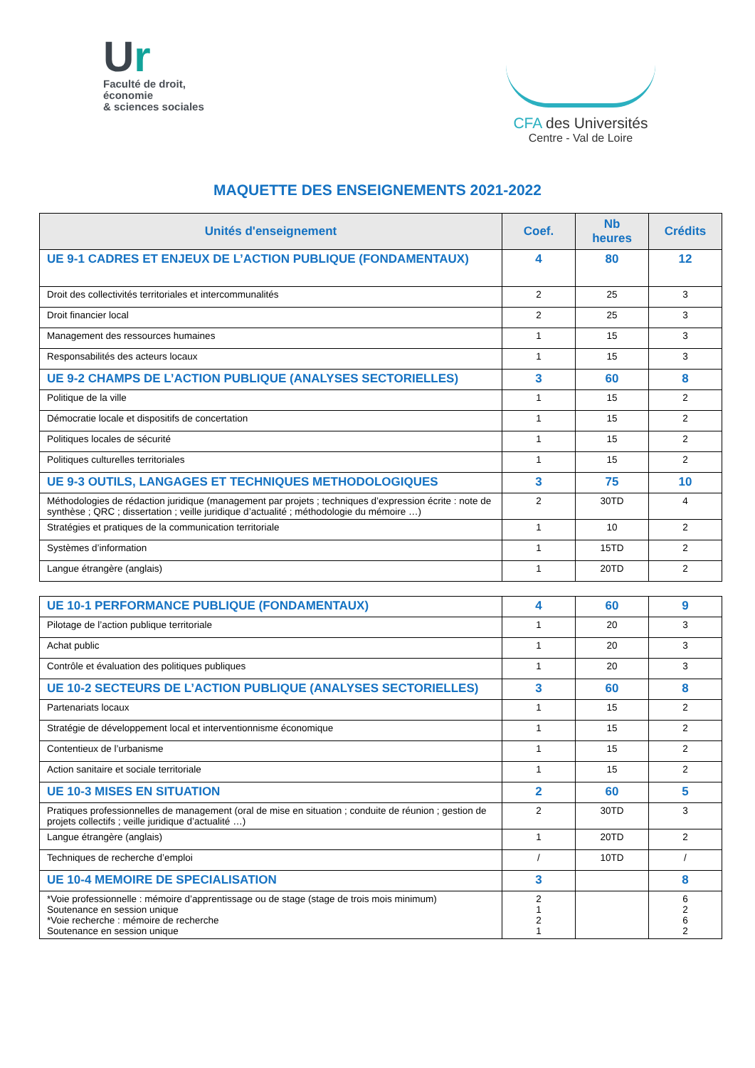Ur
Faculté de droit,
économie
& sciences sociales
CFA des Universités
Centre - Val de Loire
MAQUETTE DES ENSEIGNEMENTS 2021-2022
| Unités d'enseignement | Coef. | Nb heures | Crédits |
| --- | --- | --- | --- |
| UE 9-1 CADRES ET ENJEUX DE L’ACTION PUBLIQUE (FONDAMENTAUX) | 4 | 80 | 12 |
| Droit des collectivités territoriales et intercommunalités | 2 | 25 | 3 |
| Droit financier local | 2 | 25 | 3 |
| Management des ressources humaines | 1 | 15 | 3 |
| Responsabilités des acteurs locaux | 1 | 15 | 3 |
| UE 9-2 CHAMPS DE L’ACTION PUBLIQUE (ANALYSES SECTORIELLES) | 3 | 60 | 8 |
| Politique de la ville | 1 | 15 | 2 |
| Démocratie locale et dispositifs de concertation | 1 | 15 | 2 |
| Politiques locales de sécurité | 1 | 15 | 2 |
| Politiques culturelles territoriales | 1 | 15 | 2 |
| UE 9-3 OUTILS, LANGAGES ET TECHNIQUES METHODOLOGIQUES | 3 | 75 | 10 |
| Méthodologies de rédaction juridique (management par projets ; techniques d’expression écrite : note de synthèse ; QRC ; dissertation ; veille juridique d’actualité ; méthodologie du mémoire …) | 2 | 30TD | 4 |
| Stratégies et pratiques de la communication territoriale | 1 | 10 | 2 |
| Systèmes d’information | 1 | 15TD | 2 |
| Langue étrangère (anglais) | 1 | 20TD | 2 |
| UE 10-1 PERFORMANCE PUBLIQUE (FONDAMENTAUX) | 4 | 60 | 9 |
| Pilotage de l’action publique territoriale | 1 | 20 | 3 |
| Achat public | 1 | 20 | 3 |
| Contrôle et évaluation des politiques publiques | 1 | 20 | 3 |
| UE 10-2 SECTEURS DE L’ACTION PUBLIQUE (ANALYSES SECTORIELLES) | 3 | 60 | 8 |
| Partenariats locaux | 1 | 15 | 2 |
| Stratégie de développement local et interventionnisme économique | 1 | 15 | 2 |
| Contentieux de l’urbanisme | 1 | 15 | 2 |
| Action sanitaire et sociale territoriale | 1 | 15 | 2 |
| UE 10-3 MISES EN SITUATION | 2 | 60 | 5 |
| Pratiques professionnelles de management (oral de mise en situation ; conduite de réunion ; gestion de projets collectifs ; veille juridique d’actualité …) | 2 | 30TD | 3 |
| Langue étrangère (anglais) | 1 | 20TD | 2 |
| Techniques de recherche d’emploi | / | 10TD | / |
| UE 10-4 MEMOIRE DE SPECIALISATION | 3 | | 8 |
| *Voie professionnelle : mémoire d’apprentissage ou de stage (stage de trois mois minimum) Soutenance en session unique *Voie recherche : mémoire de recherche Soutenance en session unique | 2 1 2 1 | | 6 2 6 2 |